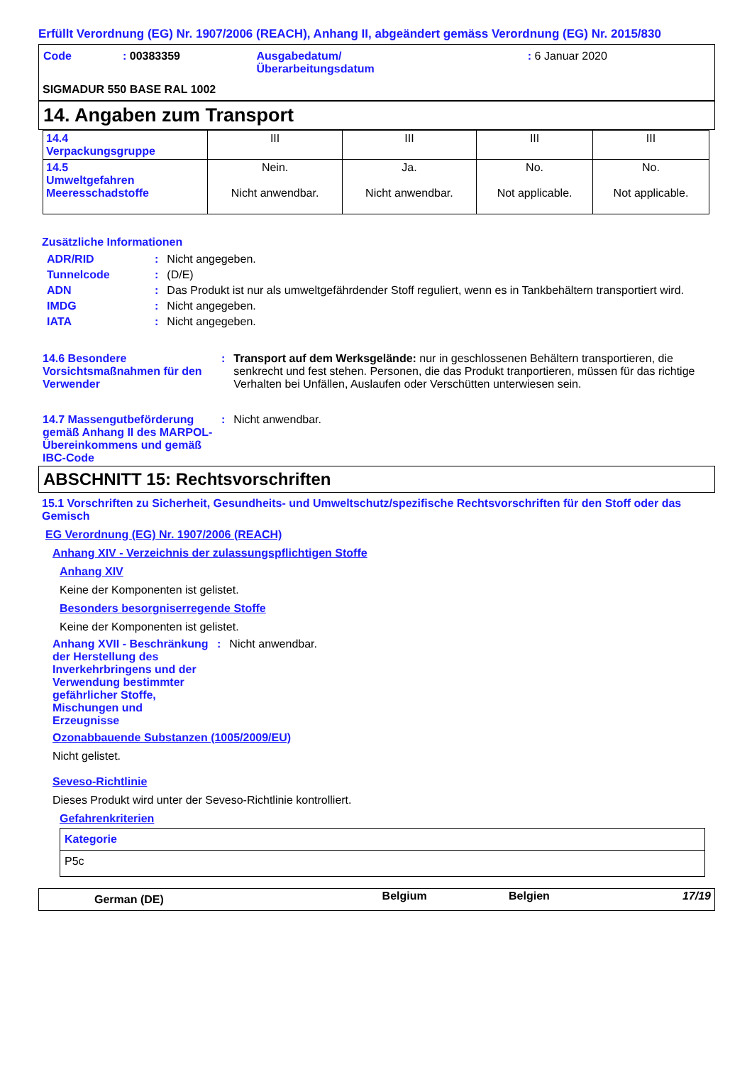Erfüllt Verordnung (EG) Nr. 1907/2006 (REACH), Anhang II, abgeändert gemäss Verordnung (EG) Nr. 2015/830
| Code | : 00383359 | Ausgabedatum/ Überarbeitungsdatum | : 6 Januar 2020 |
SIGMADUR 550 BASE RAL 1002
14. Angaben zum Transport
| 14.4 Verpackungsgruppe | III | III | III | III |
| 14.5 Umweltgefahren Meeresschadstoffe | Nein. Nicht anwendbar. | Ja. Nicht anwendbar. | No. Not applicable. | No. Not applicable. |
Zusätzliche Informationen
| ADR/RID | : | Nicht angegeben. |
| Tunnelcode | : | (D/E) |
| ADN | : | Das Produkt ist nur als umweltgefährdender Stoff reguliert, wenn es in Tankbehältern transportiert wird. |
| IMDG | : | Nicht angegeben. |
| IATA | : | Nicht angegeben. |
| 14.6 Besondere Vorsichtsmaßnahmen für den Verwender | : | Transport auf dem Werksgelände: nur in geschlossenen Behältern transportieren, die senkrecht und fest stehen. Personen, die das Produkt tranportieren, müssen für das richtige Verhalten bei Unfällen, Auslaufen oder Verschütten unterwiesen sein. |
| 14.7 Massengutbeförderung gemäß Anhang II des MARPOL-Übereinkommens und gemäß IBC-Code | : | Nicht anwendbar. |
ABSCHNITT 15: Rechtsvorschriften
15.1 Vorschriften zu Sicherheit, Gesundheits- und Umweltschutz/spezifische Rechtsvorschriften für den Stoff oder das Gemisch
EG Verordnung (EG) Nr. 1907/2006 (REACH)
Anhang XIV - Verzeichnis der zulassungspflichtigen Stoffe
Anhang XIV
Keine der Komponenten ist gelistet.
Besonders besorgniserregende Stoffe
Keine der Komponenten ist gelistet.
| Anhang XVII - Beschränkung der Herstellung des Inverkehrbringens und der Verwendung bestimmter gefährlicher Stoffe, Mischungen und Erzeugnisse | : | Nicht anwendbar. |
Ozonabbauende Substanzen (1005/2009/EU)
Nicht gelistet.
Seveso-Richtlinie
Dieses Produkt wird unter der Seveso-Richtlinie kontrolliert.
Gefahrenkriterien
| Kategorie |
| P5c |
| German (DE) | Belgium | Belgien | 17/19 |